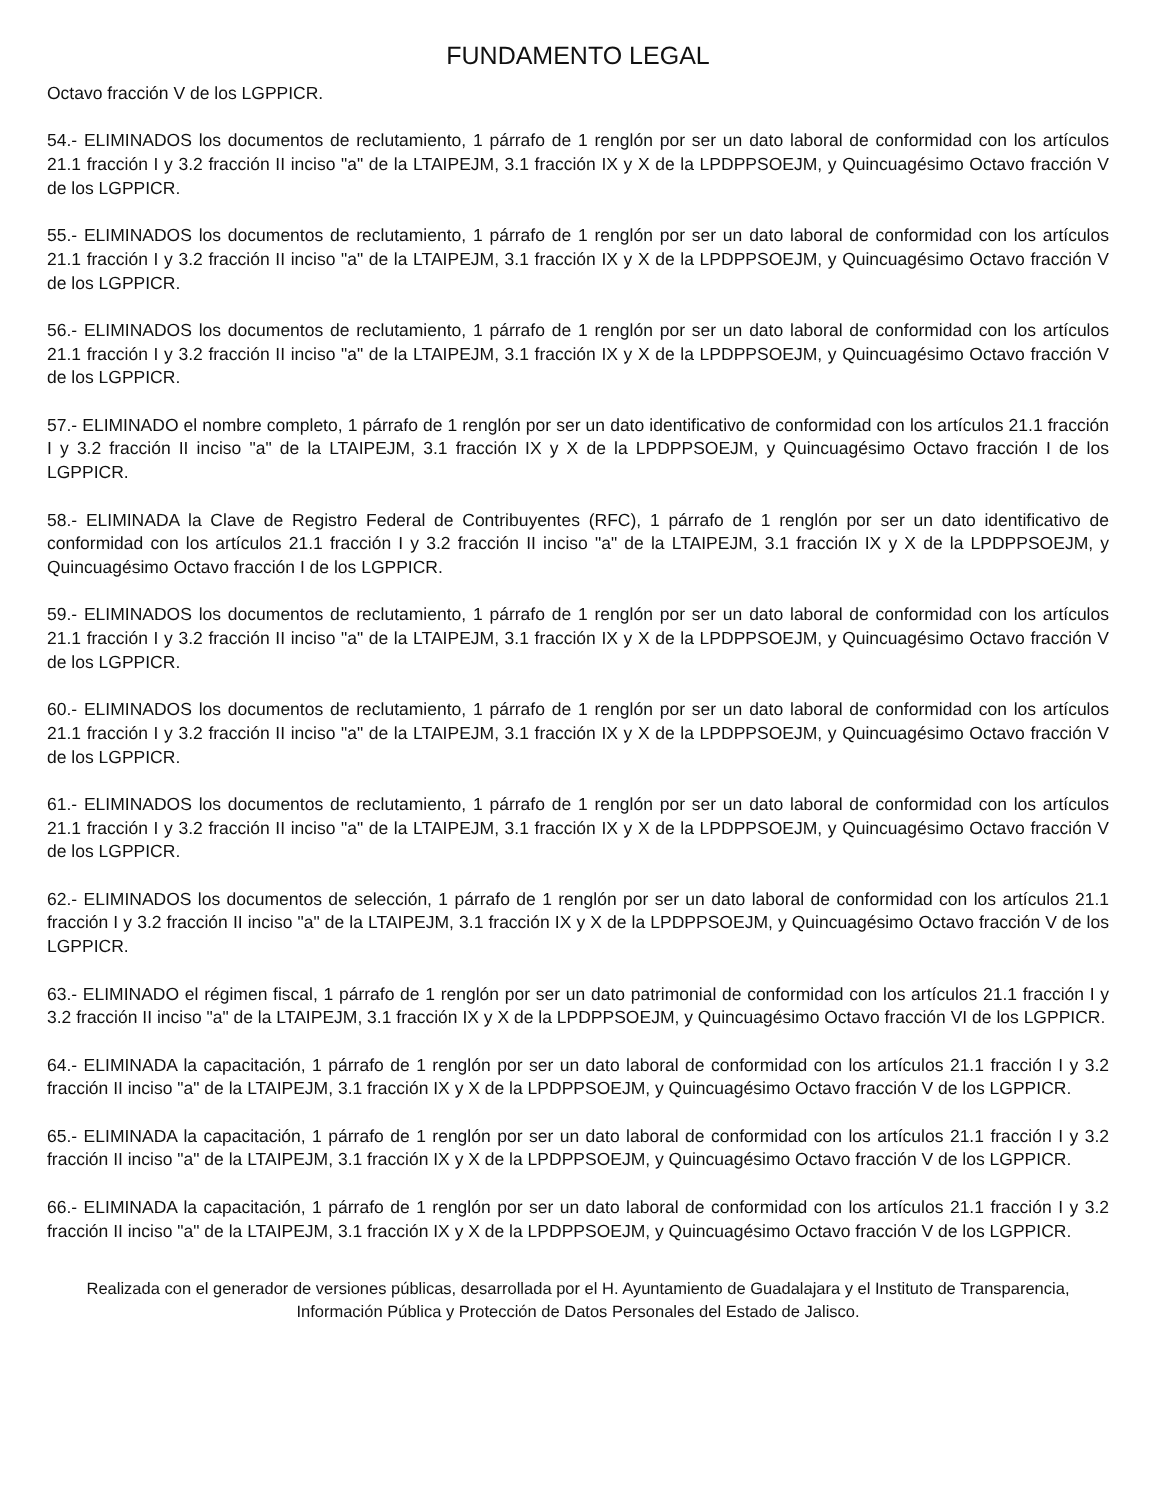FUNDAMENTO LEGAL
Octavo fracción V de los LGPPICR.
54.- ELIMINADOS los documentos de reclutamiento, 1 párrafo de 1 renglón por ser un dato laboral de conformidad con los artículos 21.1 fracción I y 3.2 fracción II inciso "a" de la LTAIPEJM, 3.1 fracción IX y X de la LPDPPSOEJM, y Quincuagésimo Octavo fracción V de los LGPPICR.
55.- ELIMINADOS los documentos de reclutamiento, 1 párrafo de 1 renglón por ser un dato laboral de conformidad con los artículos 21.1 fracción I y 3.2 fracción II inciso "a" de la LTAIPEJM, 3.1 fracción IX y X de la LPDPPSOEJM, y Quincuagésimo Octavo fracción V de los LGPPICR.
56.- ELIMINADOS los documentos de reclutamiento, 1 párrafo de 1 renglón por ser un dato laboral de conformidad con los artículos 21.1 fracción I y 3.2 fracción II inciso "a" de la LTAIPEJM, 3.1 fracción IX y X de la LPDPPSOEJM, y Quincuagésimo Octavo fracción V de los LGPPICR.
57.- ELIMINADO el nombre completo, 1 párrafo de 1 renglón por ser un dato identificativo de conformidad con los artículos 21.1 fracción I y 3.2 fracción II inciso "a" de la LTAIPEJM, 3.1 fracción IX y X de la LPDPPSOEJM, y Quincuagésimo Octavo fracción I de los LGPPICR.
58.- ELIMINADA la Clave de Registro Federal de Contribuyentes (RFC), 1 párrafo de 1 renglón por ser un dato identificativo de conformidad con los artículos 21.1 fracción I y 3.2 fracción II inciso "a" de la LTAIPEJM, 3.1 fracción IX y X de la LPDPPSOEJM, y Quincuagésimo Octavo fracción I de los LGPPICR.
59.- ELIMINADOS los documentos de reclutamiento, 1 párrafo de 1 renglón por ser un dato laboral de conformidad con los artículos 21.1 fracción I y 3.2 fracción II inciso "a" de la LTAIPEJM, 3.1 fracción IX y X de la LPDPPSOEJM, y Quincuagésimo Octavo fracción V de los LGPPICR.
60.- ELIMINADOS los documentos de reclutamiento, 1 párrafo de 1 renglón por ser un dato laboral de conformidad con los artículos 21.1 fracción I y 3.2 fracción II inciso "a" de la LTAIPEJM, 3.1 fracción IX y X de la LPDPPSOEJM, y Quincuagésimo Octavo fracción V de los LGPPICR.
61.- ELIMINADOS los documentos de reclutamiento, 1 párrafo de 1 renglón por ser un dato laboral de conformidad con los artículos 21.1 fracción I y 3.2 fracción II inciso "a" de la LTAIPEJM, 3.1 fracción IX y X de la LPDPPSOEJM, y Quincuagésimo Octavo fracción V de los LGPPICR.
62.- ELIMINADOS los documentos de selección, 1 párrafo de 1 renglón por ser un dato laboral de conformidad con los artículos 21.1 fracción I y 3.2 fracción II inciso "a" de la LTAIPEJM, 3.1 fracción IX y X de la LPDPPSOEJM, y Quincuagésimo Octavo fracción V de los LGPPICR.
63.- ELIMINADO el régimen fiscal, 1 párrafo de 1 renglón por ser un dato patrimonial de conformidad con los artículos 21.1 fracción I y 3.2 fracción II inciso "a" de la LTAIPEJM, 3.1 fracción IX y X de la LPDPPSOEJM, y Quincuagésimo Octavo fracción VI de los LGPPICR.
64.- ELIMINADA la capacitación, 1 párrafo de 1 renglón por ser un dato laboral de conformidad con los artículos 21.1 fracción I y 3.2 fracción II inciso "a" de la LTAIPEJM, 3.1 fracción IX y X de la LPDPPSOEJM, y Quincuagésimo Octavo fracción V de los LGPPICR.
65.- ELIMINADA la capacitación, 1 párrafo de 1 renglón por ser un dato laboral de conformidad con los artículos 21.1 fracción I y 3.2 fracción II inciso "a" de la LTAIPEJM, 3.1 fracción IX y X de la LPDPPSOEJM, y Quincuagésimo Octavo fracción V de los LGPPICR.
66.- ELIMINADA la capacitación, 1 párrafo de 1 renglón por ser un dato laboral de conformidad con los artículos 21.1 fracción I y 3.2 fracción II inciso "a" de la LTAIPEJM, 3.1 fracción IX y X de la LPDPPSOEJM, y Quincuagésimo Octavo fracción V de los LGPPICR.
Realizada con el generador de versiones públicas, desarrollada por el H. Ayuntamiento de Guadalajara y el Instituto de Transparencia, Información Pública y Protección de Datos Personales del Estado de Jalisco.